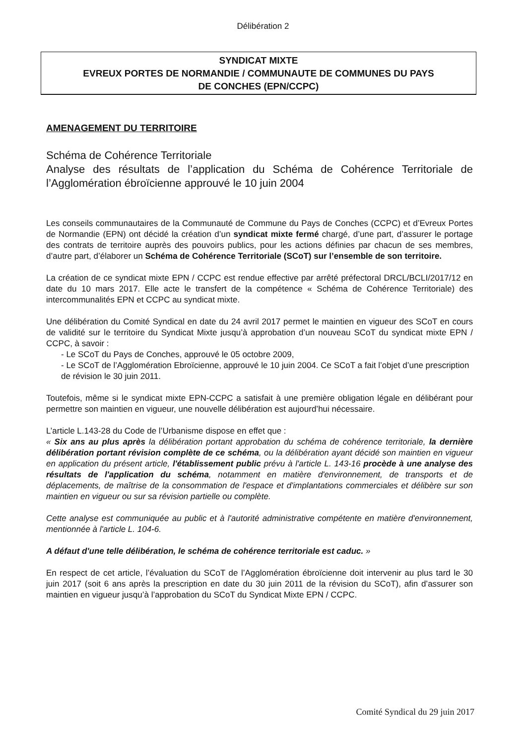Délibération 2
SYNDICAT MIXTE
EVREUX PORTES DE NORMANDIE / COMMUNAUTE DE COMMUNES DU PAYS
DE CONCHES (EPN/CCPC)
AMENAGEMENT DU TERRITOIRE
Schéma de Cohérence Territoriale
Analyse des résultats de l’application du Schéma de Cohérence Territoriale de l’Agglomération ébroïcienne approuvé le 10 juin 2004
Les conseils communautaires de la Communauté de Commune du Pays de Conches (CCPC) et d’Evreux Portes de Normandie (EPN) ont décidé la création d’un syndicat mixte fermé chargé, d’une part, d’assurer le portage des contrats de territoire auprès des pouvoirs publics, pour les actions définies par chacun de ses membres, d’autre part, d’élaborer un Schéma de Cohérence Territoriale (SCoT) sur l’ensemble de son territoire.
La création de ce syndicat mixte EPN / CCPC est rendue effective par arrêté préfectoral DRCL/BCLI/2017/12 en date du 10 mars 2017. Elle acte le transfert de la compétence « Schéma de Cohérence Territoriale) des intercommunalités EPN et CCPC au syndicat mixte.
Une délibération du Comité Syndical en date du 24 avril 2017 permet le maintien en vigueur des SCoT en cours de validité sur le territoire du Syndicat Mixte jusqu’à approbation d’un nouveau SCoT du syndicat mixte EPN / CCPC, à savoir :
- Le SCoT du Pays de Conches, approuvé le 05 octobre 2009,
- Le SCoT de l’Agglomération Ebroïcienne, approuvé le 10 juin 2004. Ce SCoT a fait l’objet d’une prescription de révision le 30 juin 2011.
Toutefois, même si le syndicat mixte EPN-CCPC a satisfait à une première obligation légale en délibérant pour permettre son maintien en vigueur, une nouvelle délibération est aujourd’hui nécessaire.
L’article L.143-28 du Code de l’Urbanisme dispose en effet que :
« Six ans au plus après la délibération portant approbation du schéma de cohérence territoriale, la dernière délibération portant révision complète de ce schéma, ou la délibération ayant décidé son maintien en vigueur en application du présent article, l'établissement public prévu à l'article L. 143-16 procède à une analyse des résultats de l'application du schéma, notamment en matière d'environnement, de transports et de déplacements, de maîtrise de la consommation de l'espace et d'implantations commerciales et délibère sur son maintien en vigueur ou sur sa révision partielle ou complète.
Cette analyse est communiquée au public et à l'autorité administrative compétente en matière d'environnement, mentionnée à l'article L. 104-6.
A défaut d'une telle délibération, le schéma de cohérence territoriale est caduc. »
En respect de cet article, l’évaluation du SCoT de l’Agglomération ébroïcienne doit intervenir au plus tard le 30 juin 2017 (soit 6 ans après la prescription en date du 30 juin 2011 de la révision du SCoT), afin d’assurer son maintien en vigueur jusqu’à l’approbation du SCoT du Syndicat Mixte EPN / CCPC.
Comité Syndical du 29 juin 2017